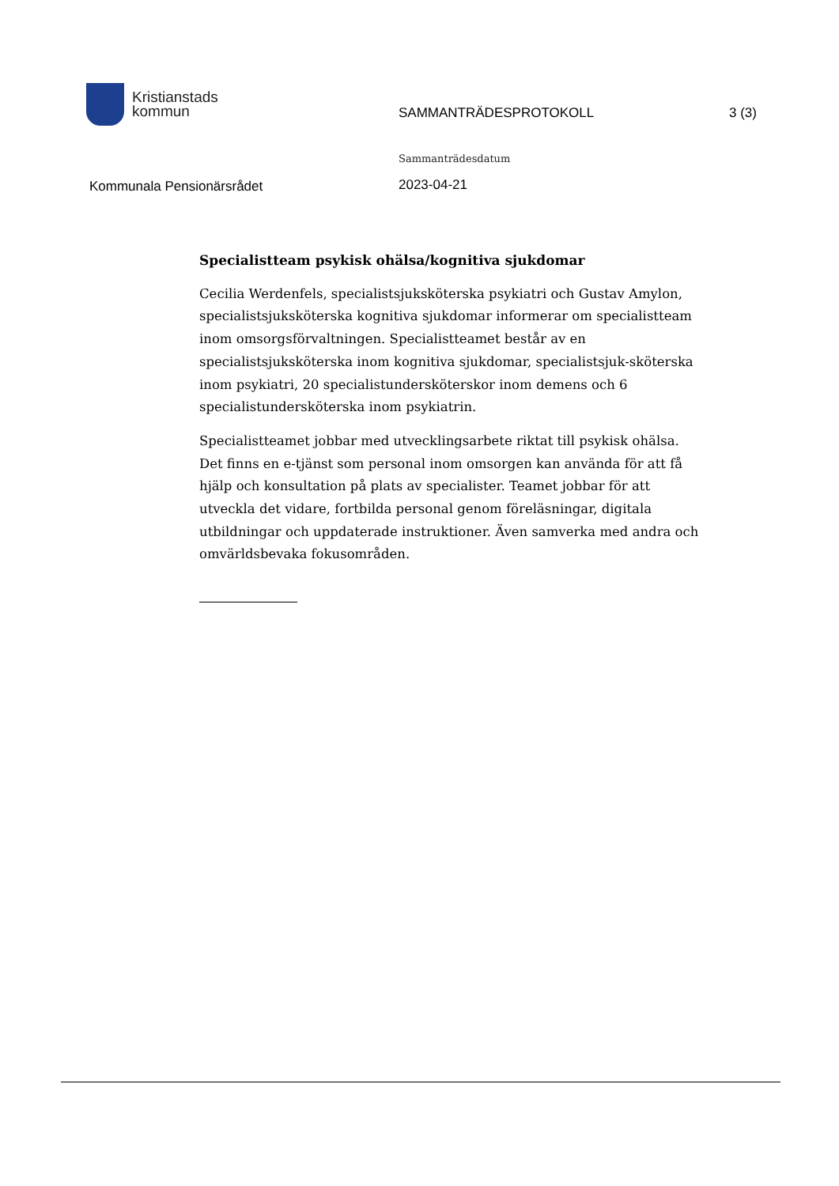Kristianstads
kommun
SAMMANTRÄDESPROTOKOLL 3 (3)
Kommunala Pensionärsrådet
Sammanträdesdatum
2023-04-21
Specialistteam psykisk ohälsa/kognitiva sjukdomar
Cecilia Werdenfels, specialistsjuksköterska psykiatri och Gustav Amylon, specialistsjuksköterska kognitiva sjukdomar informerar om specialistteam inom omsorgsförvaltningen. Specialistteamet består av en specialistsjuksköterska inom kognitiva sjukdomar, specialistsjuk-sköterska inom psykiatri, 20 specialistundersköterskor inom demens och 6 specialistundersköterska inom psykiatrin.
Specialistteamet jobbar med utvecklingsarbete riktat till psykisk ohälsa. Det finns en e-tjänst som personal inom omsorgen kan använda för att få hjälp och konsultation på plats av specialister. Teamet jobbar för att utveckla det vidare, fortbilda personal genom föreläsningar, digitala utbildningar och uppdaterade instruktioner. Även samverka med andra och omvärldsbevaka fokusområden.